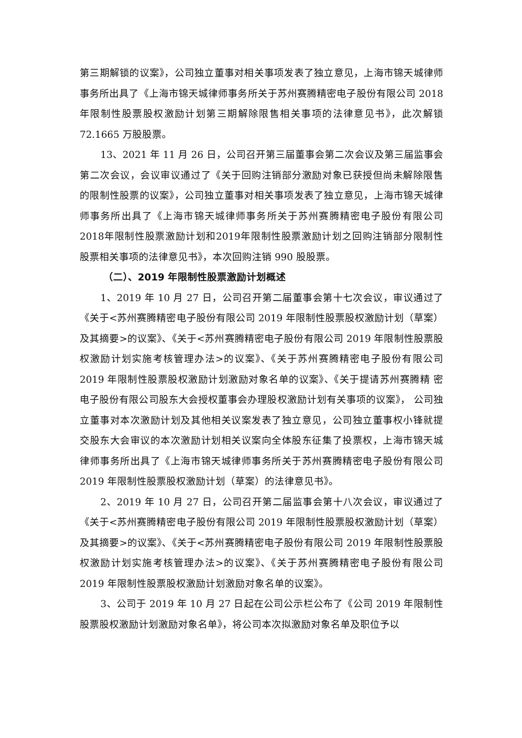第三期解锁的议案》，公司独立董事对相关事项发表了独立意见，上海市锦天城律师事务所出具了《上海市锦天城律师事务所关于苏州赛腾精密电子股份有限公司 2018 年限制性股票股权激励计划第三期解除限售相关事项的法律意见书》，此次解锁 72.1665 万股股票。
13、2021 年 11 月 26 日，公司召开第三届董事会第二次会议及第三届监事会第二次会议，会议审议通过了《关于回购注销部分激励对象已获授但尚未解除限售的限制性股票的议案》，公司独立董事对相关事项发表了独立意见，上海市锦天城律师事务所出具了《上海市锦天城律师事务所关于苏州赛腾精密电子股份有限公司2018年限制性股票激励计划和2019年限制性股票激励计划之回购注销部分限制性股票相关事项的法律意见书》，本次回购注销 990 股股票。
（二）、2019 年限制性股票激励计划概述
1、2019 年 10 月 27 日，公司召开第二届董事会第十七次会议，审议通过了《关于<苏州赛腾精密电子股份有限公司 2019 年限制性股票股权激励计划（草案）及其摘要>的议案》、《关于<苏州赛腾精密电子股份有限公司 2019 年限制性股票股权激励计划实施考核管理办法>的议案》、《关于苏州赛腾精密电子股份有限公司 2019 年限制性股票股权激励计划激励对象名单的议案》、《关于提请苏州赛腾精 密电子股份有限公司股东大会授权董事会办理股权激励计划有关事项的议案》， 公司独立董事对本次激励计划及其他相关议案发表了独立意见，公司独立董事权小锋就提交股东大会审议的本次激励计划相关议案向全体股东征集了投票权，上海市锦天城律师事务所出具了《上海市锦天城律师事务所关于苏州赛腾精密电子股份有限公司 2019 年限制性股票股权激励计划（草案）的法律意见书》。
2、2019 年 10 月 27 日，公司召开第二届监事会第十八次会议，审议通过了《关于<苏州赛腾精密电子股份有限公司 2019 年限制性股票股权激励计划（草案）及其摘要>的议案》、《关于<苏州赛腾精密电子股份有限公司 2019 年限制性股票股权激励计划实施考核管理办法>的议案》、《关于苏州赛腾精密电子股份有限公司 2019 年限制性股票股权激励计划激励对象名单的议案》。
3、公司于 2019 年 10 月 27 日起在公司公示栏公布了《公司 2019 年限制性股票股权激励计划激励对象名单》，将公司本次拟激励对象名单及职位予以